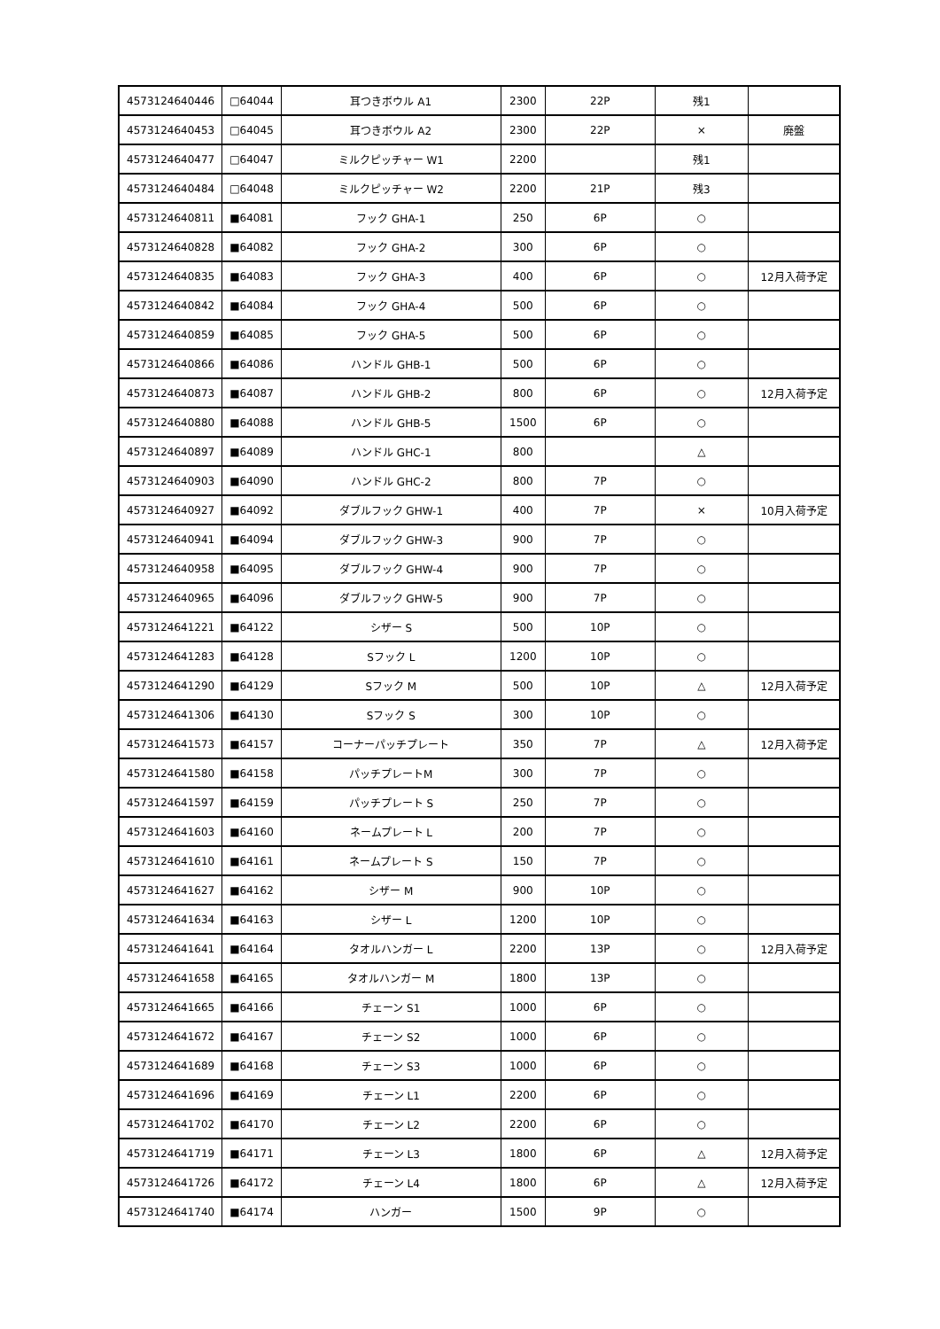| 4573124640446 | □64044 | 耳つきボウル A1 | 2300 | 22P | 残1 | |
| 4573124640453 | □64045 | 耳つきボウル A2 | 2300 | 22P | × | 廃盤 |
| 4573124640477 | □64047 | ミルクピッチャー W1 | 2200 | | 残1 | |
| 4573124640484 | □64048 | ミルクピッチャー W2 | 2200 | 21P | 残3 | |
| 4573124640811 | ■64081 | フック GHA-1 | 250 | 6P | ○ | |
| 4573124640828 | ■64082 | フック GHA-2 | 300 | 6P | ○ | |
| 4573124640835 | ■64083 | フック GHA-3 | 400 | 6P | ○ | 12月入荷予定 |
| 4573124640842 | ■64084 | フック GHA-4 | 500 | 6P | ○ | |
| 4573124640859 | ■64085 | フック GHA-5 | 500 | 6P | ○ | |
| 4573124640866 | ■64086 | ハンドル GHB-1 | 500 | 6P | ○ | |
| 4573124640873 | ■64087 | ハンドル GHB-2 | 800 | 6P | ○ | 12月入荷予定 |
| 4573124640880 | ■64088 | ハンドル GHB-5 | 1500 | 6P | ○ | |
| 4573124640897 | ■64089 | ハンドル GHC-1 | 800 | | △ | |
| 4573124640903 | ■64090 | ハンドル GHC-2 | 800 | 7P | ○ | |
| 4573124640927 | ■64092 | ダブルフック GHW-1 | 400 | 7P | × | 10月入荷予定 |
| 4573124640941 | ■64094 | ダブルフック GHW-3 | 900 | 7P | ○ | |
| 4573124640958 | ■64095 | ダブルフック GHW-4 | 900 | 7P | ○ | |
| 4573124640965 | ■64096 | ダブルフック GHW-5 | 900 | 7P | ○ | |
| 4573124641221 | ■64122 | シザー S | 500 | 10P | ○ | |
| 4573124641283 | ■64128 | Sフック L | 1200 | 10P | ○ | |
| 4573124641290 | ■64129 | Sフック M | 500 | 10P | △ | 12月入荷予定 |
| 4573124641306 | ■64130 | Sフック S | 300 | 10P | ○ | |
| 4573124641573 | ■64157 | コーナーパッチプレート | 350 | 7P | △ | 12月入荷予定 |
| 4573124641580 | ■64158 | パッチプレートM | 300 | 7P | ○ | |
| 4573124641597 | ■64159 | パッチプレート S | 250 | 7P | ○ | |
| 4573124641603 | ■64160 | ネームプレート L | 200 | 7P | ○ | |
| 4573124641610 | ■64161 | ネームプレート S | 150 | 7P | ○ | |
| 4573124641627 | ■64162 | シザー M | 900 | 10P | ○ | |
| 4573124641634 | ■64163 | シザー L | 1200 | 10P | ○ | |
| 4573124641641 | ■64164 | タオルハンガー L | 2200 | 13P | ○ | 12月入荷予定 |
| 4573124641658 | ■64165 | タオルハンガー M | 1800 | 13P | ○ | |
| 4573124641665 | ■64166 | チェーン S1 | 1000 | 6P | ○ | |
| 4573124641672 | ■64167 | チェーン S2 | 1000 | 6P | ○ | |
| 4573124641689 | ■64168 | チェーン S3 | 1000 | 6P | ○ | |
| 4573124641696 | ■64169 | チェーン L1 | 2200 | 6P | ○ | |
| 4573124641702 | ■64170 | チェーン L2 | 2200 | 6P | ○ | |
| 4573124641719 | ■64171 | チェーン L3 | 1800 | 6P | △ | 12月入荷予定 |
| 4573124641726 | ■64172 | チェーン L4 | 1800 | 6P | △ | 12月入荷予定 |
| 4573124641740 | ■64174 | ハンガー | 1500 | 9P | ○ | |